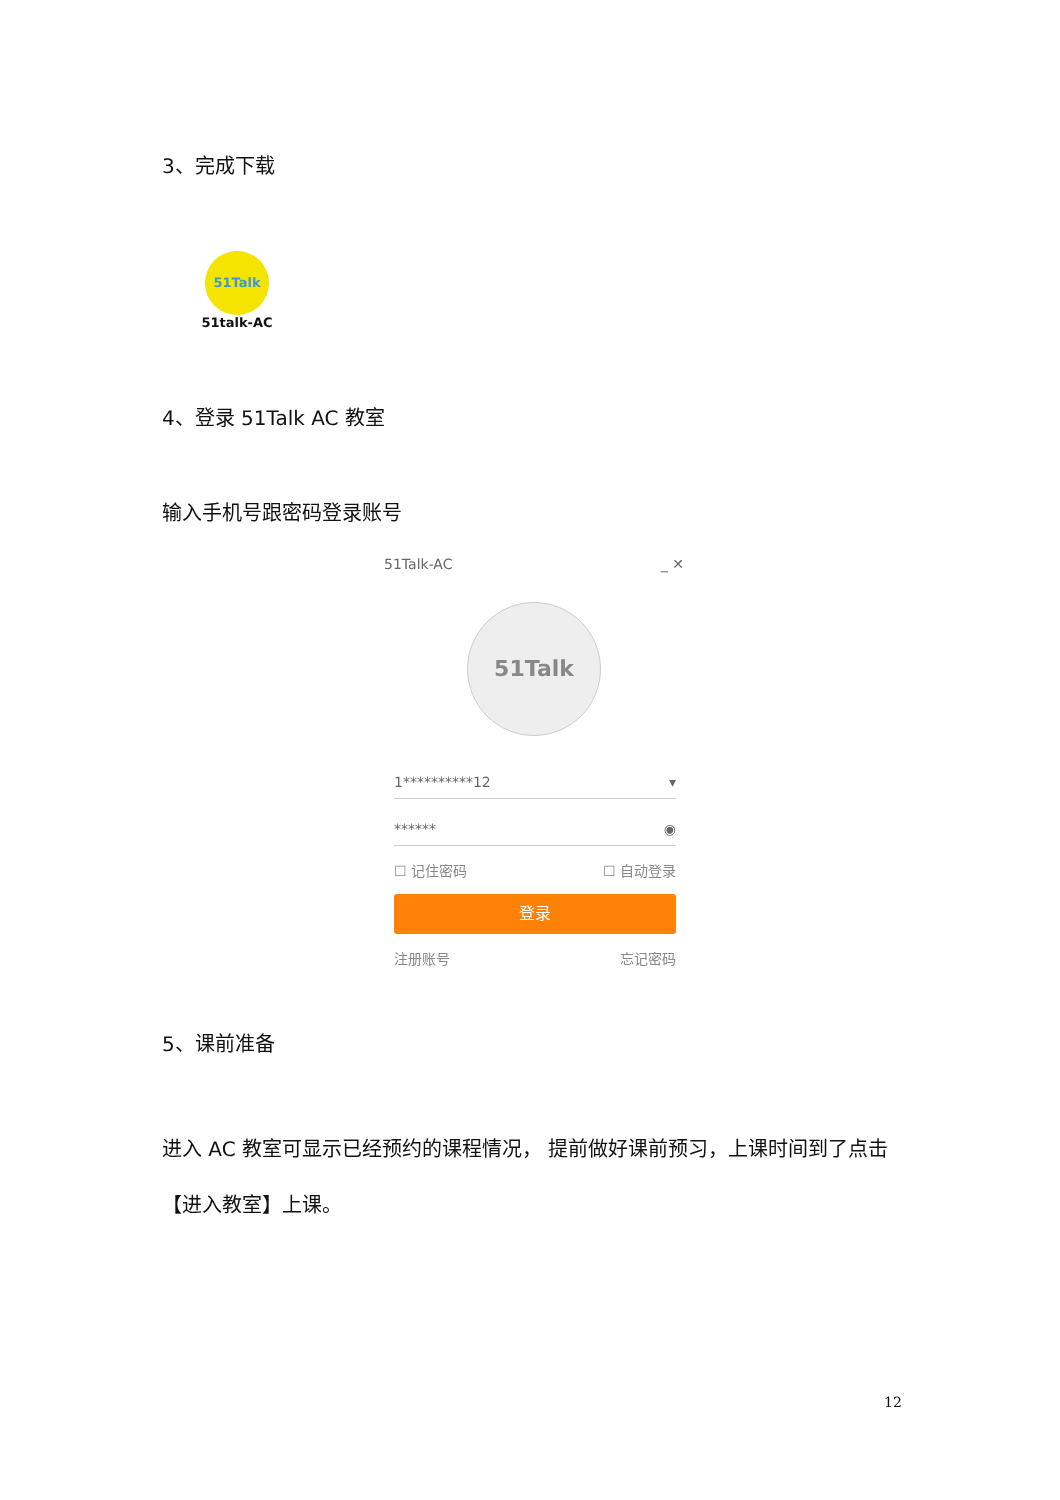3、完成下载
51Talk
51talk-AC
4、登录 51Talk AC 教室
输入手机号跟密码登录账号
51Talk-AC _ ✕
51Talk
1**********12 ▾
****** ◉
☐ 记住密码 ☐ 自动登录
登录
注册账号 忘记密码
5、课前准备
进入 AC 教室可显示已经预约的课程情况， 提前做好课前预习，上课时间到了点击【进入教室】上课。
12